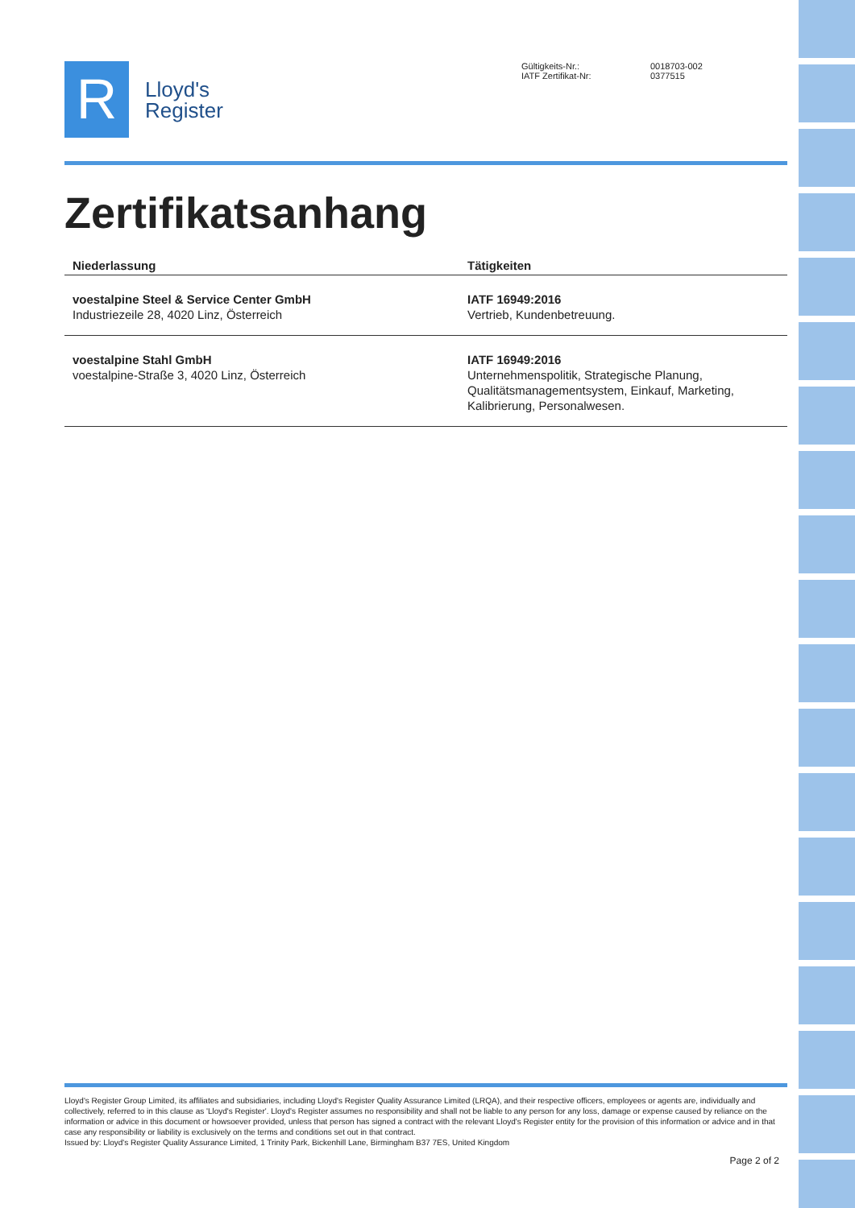R
Lloyd's
Register
Gültigkeits-Nr.: 0018703-002 IATF Zertifikat-Nr: 0377515
Zertifikatsanhang
| Niederlassung | Tätigkeiten |
| --- | --- |
| voestalpine Steel & Service Center GmbH Industriezeile 28, 4020 Linz, Österreich | IATF 16949:2016 Vertrieb, Kundenbetreuung. |
| voestalpine Stahl GmbH voestalpine-Straße 3, 4020 Linz, Österreich | IATF 16949:2016 Unternehmenspolitik, Strategische Planung, Qualitätsmanagementsystem, Einkauf, Marketing, Kalibrierung, Personalwesen. |
Lloyd's Register Group Limited, its affiliates and subsidiaries, including Lloyd's Register Quality Assurance Limited (LRQA), and their respective officers, employees or agents are, individually and collectively, referred to in this clause as 'Lloyd's Register'. Lloyd's Register assumes no responsibility and shall not be liable to any person for any loss, damage or expense caused by reliance on the information or advice in this document or howsoever provided, unless that person has signed a contract with the relevant Lloyd's Register entity for the provision of this information or advice and in that case any responsibility or liability is exclusively on the terms and conditions set out in that contract.
Issued by: Lloyd's Register Quality Assurance Limited, 1 Trinity Park, Bickenhill Lane, Birmingham B37 7ES, United Kingdom
Page 2 of 2